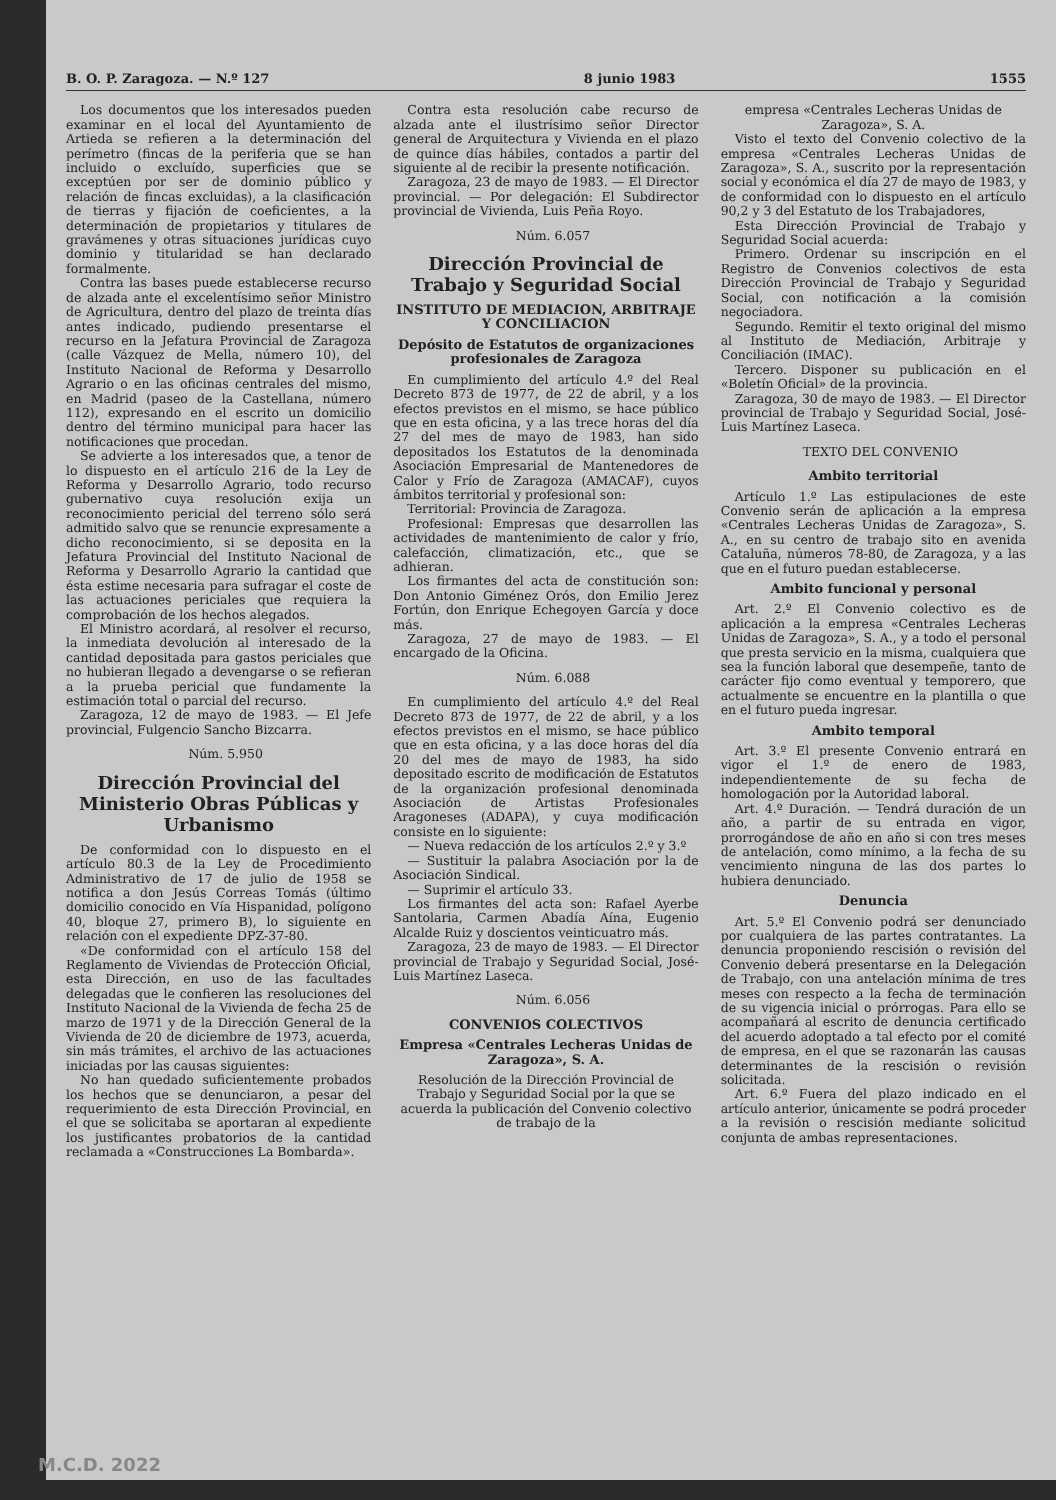B. O. P. Zaragoza. — N.º 127 8 junio 1983 1555
Los documentos que los interesados pueden examinar en el local del Ayuntamiento de Artieda se refieren a la determinación del perímetro (fincas de la periferia que se han incluido o excluído, superficies que se exceptúen por ser de dominio público y relación de fincas excluidas), a la clasificación de tierras y fijación de coeficientes, a la determinación de propietarios y titulares de gravámenes y otras situaciones jurídicas cuyo dominio y titularidad se han declarado formalmente.
Contra las bases puede establecerse recurso de alzada ante el excelentísimo señor Ministro de Agricultura, dentro del plazo de treinta días antes indicado, pudiendo presentarse el recurso en la Jefatura Provincial de Zaragoza (calle Vázquez de Mella, número 10), del Instituto Nacional de Reforma y Desarrollo Agrario o en las oficinas centrales del mismo, en Madrid (paseo de la Castellana, número 112), expresando en el escrito un domicilio dentro del término municipal para hacer las notificaciones que procedan.
Se advierte a los interesados que, a tenor de lo dispuesto en el artículo 216 de la Ley de Reforma y Desarrollo Agrario, todo recurso gubernativo cuya resolución exija un reconocimiento pericial del terreno sólo será admitido salvo que se renuncie expresamente a dicho reconocimiento, si se deposita en la Jefatura Provincial del Instituto Nacional de Reforma y Desarrollo Agrario la cantidad que ésta estime necesaria para sufragar el coste de las actuaciones periciales que requiera la comprobación de los hechos alegados.
El Ministro acordará, al resolver el recurso, la inmediata devolución al interesado de la cantidad depositada para gastos periciales que no hubieran llegado a devengarse o se refieran a la prueba pericial que fundamente la estimación total o parcial del recurso.
Zaragoza, 12 de mayo de 1983. — El Jefe provincial, Fulgencio Sancho Bizcarra.
Núm. 5.950
Dirección Provincial del Ministerio Obras Públicas y Urbanismo
De conformidad con lo dispuesto en el artículo 80.3 de la Ley de Procedimiento Administrativo de 17 de julio de 1958 se notifica a don Jesús Correas Tomás (último domicilio conocido en Vía Hispanidad, polígono 40, bloque 27, primero B), lo siguiente en relación con el expediente DPZ-37-80.
«De conformidad con el artículo 158 del Reglamento de Viviendas de Protección Oficial, esta Dirección, en uso de las facultades delegadas que le confieren las resoluciones del Instituto Nacional de la Vivienda de fecha 25 de marzo de 1971 y de la Dirección General de la Vivienda de 20 de diciembre de 1973, acuerda, sin más trámites, el archivo de las actuaciones iniciadas por las causas siguientes:
No han quedado suficientemente probados los hechos que se denunciaron, a pesar del requerimiento de esta Dirección Provincial, en el que se solicitaba se aportaran al expediente los justificantes probatorios de la cantidad reclamada a «Construcciones La Bombarda».
Contra esta resolución cabe recurso de alzada ante el ilustrísimo señor Director general de Arquitectura y Vivienda en el plazo de quince días hábiles, contados a partir del siguiente al de recibir la presente notificación.
Zaragoza, 23 de mayo de 1983. — El Director provincial. — Por delegación: El Subdirector provincial de Vivienda, Luis Peña Royo.
Núm. 6.057
Dirección Provincial de Trabajo y Seguridad Social
INSTITUTO DE MEDIACION, ARBITRAJE Y CONCILIACION
Depósito de Estatutos de organizaciones profesionales de Zaragoza
En cumplimiento del artículo 4.º del Real Decreto 873 de 1977, de 22 de abril, y a los efectos previstos en el mismo, se hace público que en esta oficina, y a las trece horas del día 27 del mes de mayo de 1983, han sido depositados los Estatutos de la denominada Asociación Empresarial de Mantenedores de Calor y Frío de Zaragoza (AMACAF), cuyos ámbitos territorial y profesional son:
Territorial: Provincia de Zaragoza.
Profesional: Empresas que desarrollen las actividades de mantenimiento de calor y frío, calefacción, climatización, etc., que se adhieran.
Los firmantes del acta de constitución son: Don Antonio Giménez Orós, don Emilio Jerez Fortún, don Enrique Echegoyen García y doce más.
Zaragoza, 27 de mayo de 1983. — El encargado de la Oficina.
Núm. 6.088
En cumplimiento del artículo 4.º del Real Decreto 873 de 1977, de 22 de abril, y a los efectos previstos en el mismo, se hace público que en esta oficina, y a las doce horas del día 20 del mes de mayo de 1983, ha sido depositado escrito de modificación de Estatutos de la organización profesional denominada Asociación de Artistas Profesionales Aragoneses (ADAPA), y cuya modificación consiste en lo siguiente:
— Nueva redacción de los artículos 2.º y 3.º
— Sustituir la palabra Asociación por la de Asociación Sindical.
— Suprimir el artículo 33.
Los firmantes del acta son: Rafael Ayerbe Santolaria, Carmen Abadía Aína, Eugenio Alcalde Ruiz y doscientos veinticuatro más.
Zaragoza, 23 de mayo de 1983. — El Director provincial de Trabajo y Seguridad Social, José-Luis Martínez Laseca.
Núm. 6.056
CONVENIOS COLECTIVOS
Empresa «Centrales Lecheras Unidas de Zaragoza», S. A.
Resolución de la Dirección Provincial de Trabajo y Seguridad Social por la que se acuerda la publicación del Convenio colectivo de trabajo de la
empresa «Centrales Lecheras Unidas de Zaragoza», S. A.
Visto el texto del Convenio colectivo de la empresa «Centrales Lecheras Unidas de Zaragoza», S. A., suscrito por la representación social y económica el día 27 de mayo de 1983, y de conformidad con lo dispuesto en el artículo 90,2 y 3 del Estatuto de los Trabajadores,
Esta Dirección Provincial de Trabajo y Seguridad Social acuerda:
Primero. Ordenar su inscripción en el Registro de Convenios colectivos de esta Dirección Provincial de Trabajo y Seguridad Social, con notificación a la comisión negociadora.
Segundo. Remitir el texto original del mismo al Instituto de Mediación, Arbitraje y Conciliación (IMAC).
Tercero. Disponer su publicación en el «Boletín Oficial» de la provincia.
Zaragoza, 30 de mayo de 1983. — El Director provincial de Trabajo y Seguridad Social, José-Luis Martínez Laseca.
TEXTO DEL CONVENIO
Ambito territorial
Artículo 1.º Las estipulaciones de este Convenio serán de aplicación a la empresa «Centrales Lecheras Unidas de Zaragoza», S. A., en su centro de trabajo sito en avenida Cataluña, números 78-80, de Zaragoza, y a las que en el futuro puedan establecerse.
Ambito funcional y personal
Art. 2.º El Convenio colectivo es de aplicación a la empresa «Centrales Lecheras Unidas de Zaragoza», S. A., y a todo el personal que presta servicio en la misma, cualquiera que sea la función laboral que desempeñe, tanto de carácter fijo como eventual y temporero, que actualmente se encuentre en la plantilla o que en el futuro pueda ingresar.
Ambito temporal
Art. 3.º El presente Convenio entrará en vigor el 1.º de enero de 1983, independientemente de su fecha de homologación por la Autoridad laboral.
Art. 4.º Duración. — Tendrá duración de un año, a partir de su entrada en vigor, prorrogándose de año en año si con tres meses de antelación, como mínimo, a la fecha de su vencimiento ninguna de las dos partes lo hubiera denunciado.
Denuncia
Art. 5.º El Convenio podrá ser denunciado por cualquiera de las partes contratantes. La denuncia proponiendo rescisión o revisión del Convenio deberá presentarse en la Delegación de Trabajo, con una antelación mínima de tres meses con respecto a la fecha de terminación de su vigencia inicial o prórrogas. Para ello se acompañará al escrito de denuncia certificado del acuerdo adoptado a tal efecto por el comité de empresa, en el que se razonarán las causas determinantes de la rescisión o revisión solicitada.
Art. 6.º Fuera del plazo indicado en el artículo anterior, únicamente se podrá proceder a la revisión o rescisión mediante solicitud conjunta de ambas representaciones.
M.C.D. 2022